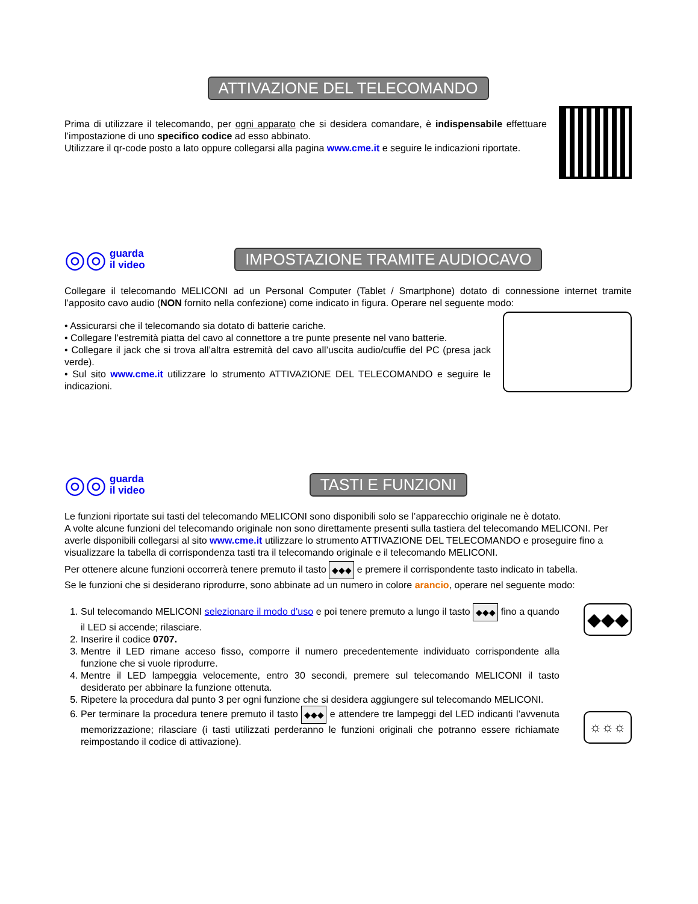ATTIVAZIONE DEL TELECOMANDO
Prima di utilizzare il telecomando, per ogni apparato che si desidera comandare, è indispensabile effettuare l’impostazione di uno specifico codice ad esso abbinato.
Utilizzare il qr-code posto a lato oppure collegarsi alla pagina www.cme.it e seguire le indicazioni riportate.
◎◎
guarda
il video
IMPOSTAZIONE TRAMITE AUDIOCAVO
Collegare il telecomando MELICONI ad un Personal Computer (Tablet / Smartphone) dotato di connessione internet tramite l’apposito cavo audio (NON fornito nella confezione) come indicato in figura. Operare nel seguente modo:
• Assicurarsi che il telecomando sia dotato di batterie cariche.
• Collegare l’estremità piatta del cavo al connettore a tre punte presente nel vano batterie.
• Collegare il jack che si trova all’altra estremità del cavo all’uscita audio/cuffie del PC (presa jack verde).
• Sul sito www.cme.it utilizzare lo strumento ATTIVAZIONE DEL TELECOMANDO e seguire le indicazioni.
◎◎
guarda
il video
TASTI E FUNZIONI
Le funzioni riportate sui tasti del telecomando MELICONI sono disponibili solo se l’apparecchio originale ne è dotato.
A volte alcune funzioni del telecomando originale non sono direttamente presenti sulla tastiera del telecomando MELICONI. Per averle disponibili collegarsi al sito www.cme.it utilizzare lo strumento ATTIVAZIONE DEL TELECOMANDO e proseguire fino a visualizzare la tabella di corrispondenza tasti tra il telecomando originale e il telecomando MELICONI.
Per ottenere alcune funzioni occorrerà tenere premuto il tasto ◆◆◆ e premere il corrispondente tasto indicato in tabella.
Se le funzioni che si desiderano riprodurre, sono abbinate ad un numero in colore arancio, operare nel seguente modo:
1. Sul telecomando MELICONI selezionare il modo d'uso e poi tenere premuto a lungo il tasto ◆◆◆ fino a quando il LED si accende; rilasciare.
2. Inserire il codice 0707.
3. Mentre il LED rimane acceso fisso, comporre il numero precedentemente individuato corrispondente alla funzione che si vuole riprodurre.
4. Mentre il LED lampeggia velocemente, entro 30 secondi, premere sul telecomando MELICONI il tasto desiderato per abbinare la funzione ottenuta.
5. Ripetere la procedura dal punto 3 per ogni funzione che si desidera aggiungere sul telecomando MELICONI.
6. Per terminare la procedura tenere premuto il tasto ◆◆◆ e attendere tre lampeggi del LED indicanti l’avvenuta memorizzazione; rilasciare (i tasti utilizzati perderanno le funzioni originali che potranno essere richiamate reimpostando il codice di attivazione).
◆◆◆
☼☼☼